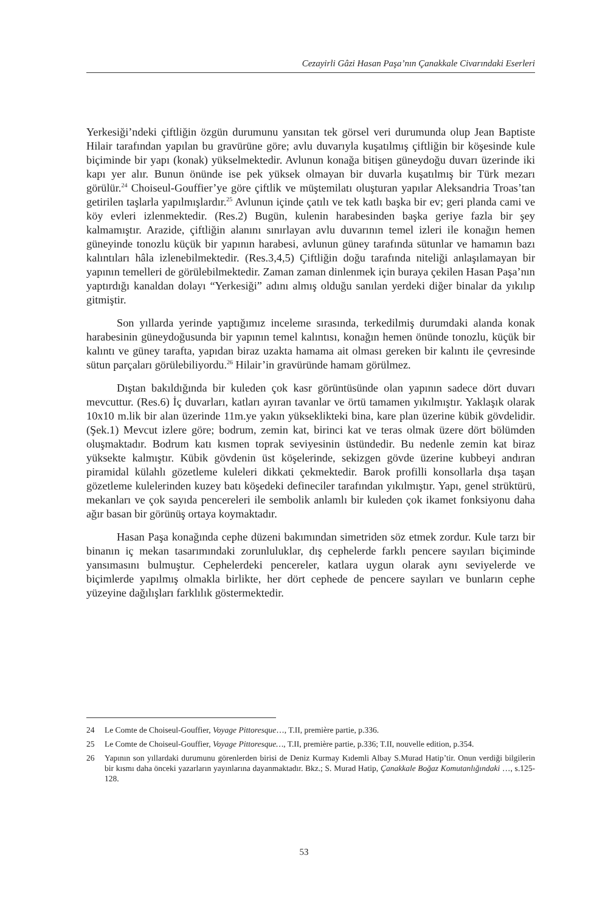Cezayirli Gâzi Hasan Paşa’nın Çanakkale Civarındaki Eserleri
Yerkesiği’ndeki çiftliğin özgün durumunu yansıtan tek görsel veri durumunda olup Jean Baptiste Hilair tarafından yapılan bu gravürüne göre; avlu duvarıyla kuşatılmış çiftliğin bir köşesinde kule biçiminde bir yapı (konak) yükselmektedir. Avlunun konağa bitişen güneydoğu duvarı üzerinde iki kapı yer alır. Bunun önünde ise pek yüksek olmayan bir duvarla kuşatılmış bir Türk mezarı görülür.<sup>24</sup> Choiseul-Gouffier’ye göre çiftlik ve müştemilatı oluşturan yapılar Aleksandria Troas’tan getirilen taşlarla yapılmışlardır.<sup>25</sup> Avlunun içinde çatılı ve tek katlı başka bir ev; geri planda cami ve köy evleri izlenmektedir. (Res.2) Bugün, kulenin harabesinden başka geriye fazla bir şey kalmamıştır. Arazide, çiftliğin alanını sınırlayan avlu duvarının temel izleri ile konağın hemen güneyinde tonozlu küçük bir yapının harabesi, avlunun güney tarafında sütunlar ve hamamın bazı kalıntıları hâla izlenebilmektedir. (Res.3,4,5) Çiftliğin doğu tarafında niteliği anlaşılamayan bir yapının temelleri de görülebilmektedir. Zaman zaman dinlenmek için buraya çekilen Hasan Paşa’nın yaptırdığı kanaldan dolayı “Yerkesiği” adını almış olduğu sanılan yerdeki diğer binalar da yıkılıp gitmiştir.
Son yıllarda yerinde yaptığımız inceleme sırasında, terkedilmiş durumdaki alanda konak harabesinin güneydoğusunda bir yapının temel kalıntısı, konağın hemen önünde tonozlu, küçük bir kalıntı ve güney tarafta, yapıdan biraz uzakta hamama ait olması gereken bir kalıntı ile çevresinde sütun parçaları görülebiliyordu.<sup>26</sup> Hilair’in gravüründe hamam görülmez.
Dıştan bakıldığında bir kuleden çok kasr görüntüsünde olan yapının sadece dört duvarı mevcuttur. (Res.6) İç duvarları, katları ayıran tavanlar ve örtü tamamen yıkılmıştır. Yaklaşık olarak 10x10 m.lik bir alan üzerinde 11m.ye yakın yükseklikteki bina, kare plan üzerine kübik gövdelidir. (Şek.1) Mevcut izlere göre; bodrum, zemin kat, birinci kat ve teras olmak üzere dört bölümden oluşmaktadır. Bodrum katı kısmen toprak seviyesinin üstündedir. Bu nedenle zemin kat biraz yüksekte kalmıştır. Kübik gövdenin üst köşelerinde, sekizgen gövde üzerine kubbeyi andıran piramidal külahlı gözetleme kuleleri dikkati çekmektedir. Barok profilli konsollarla dışa taşan gözetleme kulelerinden kuzey batı köşedeki defineciler tarafından yıkılmıştır. Yapı, genel strüktürü, mekanları ve çok sayıda pencereleri ile sembolik anlamlı bir kuleden çok ikamet fonksiyonu daha ağır basan bir görünüş ortaya koymaktadır.
Hasan Paşa konağında cephe düzeni bakımından simetriden söz etmek zordur. Kule tarzı bir binanın iç mekan tasarımındaki zorunluluklar, dış cephelerde farklı pencere sayıları biçiminde yansımasını bulmuştur. Cephelerdeki pencereler, katlara uygun olarak aynı seviyelerde ve biçimlerde yapılmış olmakla birlikte, her dört cephede de pencere sayıları ve bunların cephe yüzeyine dağılışları farklılık göstermektedir.
24 Le Comte de Choiseul-Gouffier, Voyage Pittoresque…, T.II, première partie, p.336.
25 Le Comte de Choiseul-Gouffier, Voyage Pittoresque…, T.II, première partie, p.336; T.II, nouvelle edition, p.354.
26 Yapının son yıllardaki durumunu görenlerden birisi de Deniz Kurmay Kıdemli Albay S.Murad Hatip’tir. Onun verdiği bilgilerin bir kısmı daha önceki yazarların yayınlarına dayanmaktadır. Bkz.; S. Murad Hatip, Çanakkale Boğaz Komutanlığındaki …, s.125-128.
53